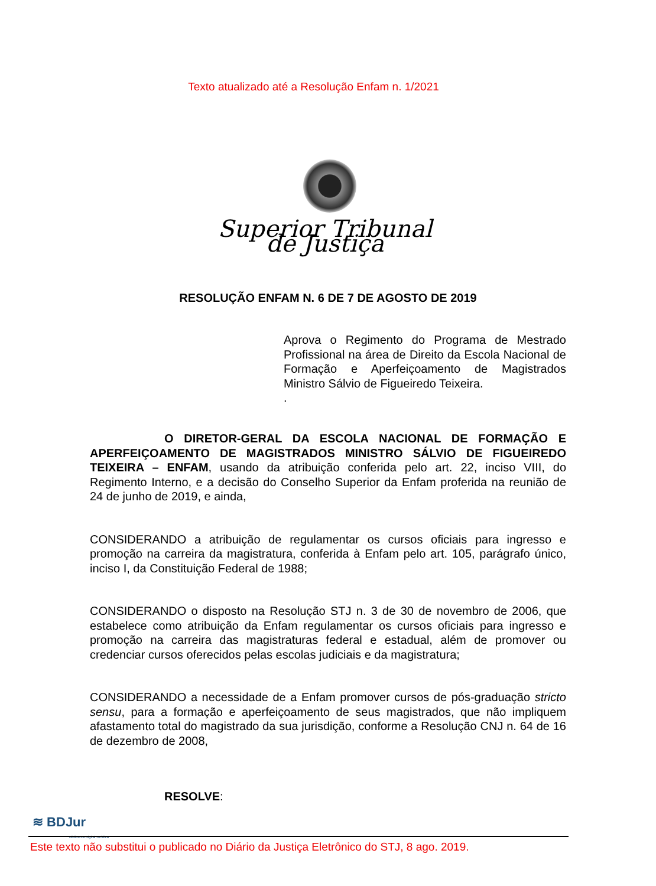Texto atualizado até a Resolução Enfam n. 1/2021
Superior Tribunal de Justiça
RESOLUÇÃO ENFAM N. 6 DE 7 DE AGOSTO DE 2019
Aprova o Regimento do Programa de Mestrado Profissional na área de Direito da Escola Nacional de Formação e Aperfeiçoamento de Magistrados Ministro Sálvio de Figueiredo Teixeira.
.
O DIRETOR-GERAL DA ESCOLA NACIONAL DE FORMAÇÃO E APERFEIÇOAMENTO DE MAGISTRADOS MINISTRO SÁLVIO DE FIGUEIREDO TEIXEIRA – ENFAM, usando da atribuição conferida pelo art. 22, inciso VIII, do Regimento Interno, e a decisão do Conselho Superior da Enfam proferida na reunião de 24 de junho de 2019, e ainda,
CONSIDERANDO a atribuição de regulamentar os cursos oficiais para ingresso e promoção na carreira da magistratura, conferida à Enfam pelo art. 105, parágrafo único, inciso I, da Constituição Federal de 1988;
CONSIDERANDO o disposto na Resolução STJ n. 3 de 30 de novembro de 2006, que estabelece como atribuição da Enfam regulamentar os cursos oficiais para ingresso e promoção na carreira das magistraturas federal e estadual, além de promover ou credenciar cursos oferecidos pelas escolas judiciais e da magistratura;
CONSIDERANDO a necessidade de a Enfam promover cursos de pós-graduação stricto sensu, para a formação e aperfeiçoamento de seus magistrados, que não impliquem afastamento total do magistrado da sua jurisdição, conforme a Resolução CNJ n. 64 de 16 de dezembro de 2008,
RESOLVE:
≋ BDJur
Biblioteca Digital Jurídica
Este texto não substitui o publicado no Diário da Justiça Eletrônico do STJ, 8 ago. 2019.